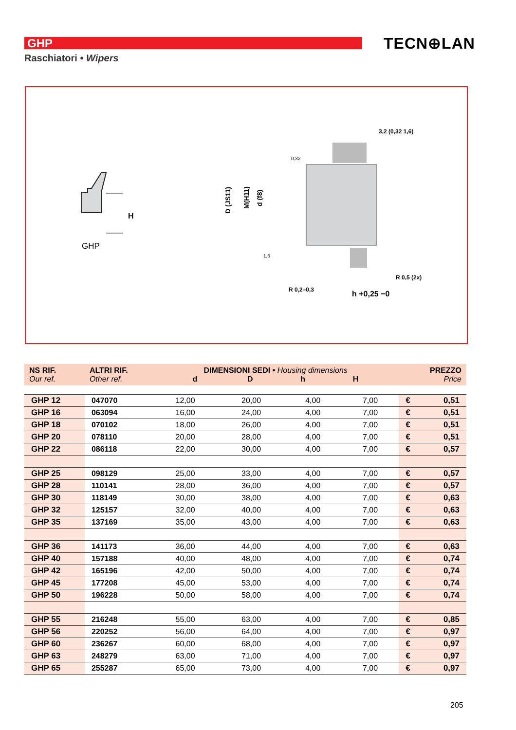GHP TECN⊕LAN
Raschiatori • Wipers
GHP
H
3,2 (0,32 1,6)
0,32
1,6
R 0,2–0,3
R 0,5 (2x)
h +0,25 −0
D (JS11)
M(H11)
d (f8)
| NS RIF. Our ref. | ALTRI RIF. Other ref. | DIMENSIONI SEDI • Housing dimensions d D h H | | | | PREZZO Price | |
| --- | --- | --- | --- | --- | --- | --- | --- |
| GHP 12 | 047070 | 12,00 | 20,00 | 4,00 | 7,00 | € | 0,51 |
| GHP 16 | 063094 | 16,00 | 24,00 | 4,00 | 7,00 | € | 0,51 |
| GHP 18 | 070102 | 18,00 | 26,00 | 4,00 | 7,00 | € | 0,51 |
| GHP 20 | 078110 | 20,00 | 28,00 | 4,00 | 7,00 | € | 0,51 |
| GHP 22 | 086118 | 22,00 | 30,00 | 4,00 | 7,00 | € | 0,57 |
| GHP 25 | 098129 | 25,00 | 33,00 | 4,00 | 7,00 | € | 0,57 |
| GHP 28 | 110141 | 28,00 | 36,00 | 4,00 | 7,00 | € | 0,57 |
| GHP 30 | 118149 | 30,00 | 38,00 | 4,00 | 7,00 | € | 0,63 |
| GHP 32 | 125157 | 32,00 | 40,00 | 4,00 | 7,00 | € | 0,63 |
| GHP 35 | 137169 | 35,00 | 43,00 | 4,00 | 7,00 | € | 0,63 |
| GHP 36 | 141173 | 36,00 | 44,00 | 4,00 | 7,00 | € | 0,63 |
| GHP 40 | 157188 | 40,00 | 48,00 | 4,00 | 7,00 | € | 0,74 |
| GHP 42 | 165196 | 42,00 | 50,00 | 4,00 | 7,00 | € | 0,74 |
| GHP 45 | 177208 | 45,00 | 53,00 | 4,00 | 7,00 | € | 0,74 |
| GHP 50 | 196228 | 50,00 | 58,00 | 4,00 | 7,00 | € | 0,74 |
| GHP 55 | 216248 | 55,00 | 63,00 | 4,00 | 7,00 | € | 0,85 |
| GHP 56 | 220252 | 56,00 | 64,00 | 4,00 | 7,00 | € | 0,97 |
| GHP 60 | 236267 | 60,00 | 68,00 | 4,00 | 7,00 | € | 0,97 |
| GHP 63 | 248279 | 63,00 | 71,00 | 4,00 | 7,00 | € | 0,97 |
| GHP 65 | 255287 | 65,00 | 73,00 | 4,00 | 7,00 | € | 0,97 |
205